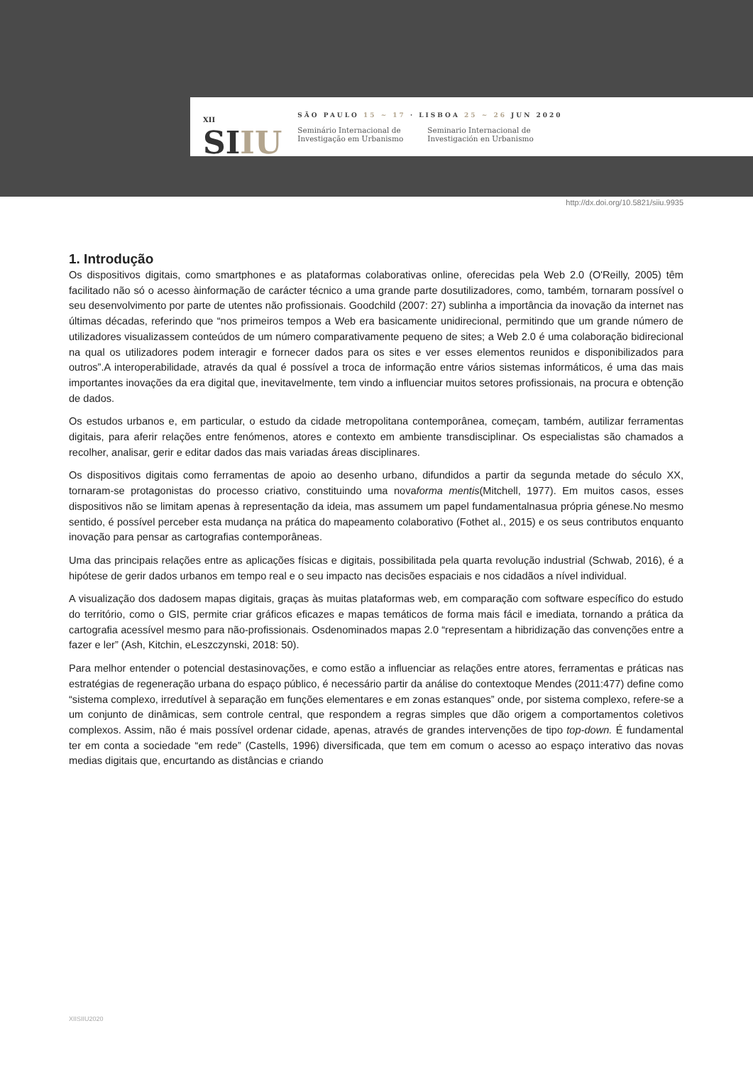XII
SIIU
SÃO PAULO 15 ~ 17 · LISBOA 25 ~ 26 JUN 2020
Seminário Internacional de
Investigação em Urbanismo
Seminario Internacional de
Investigación en Urbanismo
http://dx.doi.org/10.5821/siiu.9935
1. Introdução
Os dispositivos digitais, como smartphones e as plataformas colaborativas online, oferecidas pela Web 2.0 (O'Reilly, 2005) têm facilitado não só o acesso àinformação de carácter técnico a uma grande parte dosutilizadores, como, também, tornaram possível o seu desenvolvimento por parte de utentes não profissionais. Goodchild (2007: 27) sublinha a importância da inovação da internet nas últimas décadas, referindo que “nos primeiros tempos a Web era basicamente unidirecional, permitindo que um grande número de utilizadores visualizassem conteúdos de um número comparativamente pequeno de sites; a Web 2.0 é uma colaboração bidirecional na qual os utilizadores podem interagir e fornecer dados para os sites e ver esses elementos reunidos e disponibilizados para outros”.A interoperabilidade, através da qual é possível a troca de informação entre vários sistemas informáticos, é uma das mais importantes inovações da era digital que, inevitavelmente, tem vindo a influenciar muitos setores profissionais, na procura e obtenção de dados.
Os estudos urbanos e, em particular, o estudo da cidade metropolitana contemporânea, começam, também, autilizar ferramentas digitais, para aferir relações entre fenómenos, atores e contexto em ambiente transdisciplinar. Os especialistas são chamados a recolher, analisar, gerir e editar dados das mais variadas áreas disciplinares.
Os dispositivos digitais como ferramentas de apoio ao desenho urbano, difundidos a partir da segunda metade do século XX, tornaram-se protagonistas do processo criativo, constituindo uma novaforma mentis(Mitchell, 1977). Em muitos casos, esses dispositivos não se limitam apenas à representação da ideia, mas assumem um papel fundamentalnasua própria génese.No mesmo sentido, é possível perceber esta mudança na prática do mapeamento colaborativo (Fothet al., 2015) e os seus contributos enquanto inovação para pensar as cartografias contemporâneas.
Uma das principais relações entre as aplicações físicas e digitais, possibilitada pela quarta revolução industrial (Schwab, 2016), é a hipótese de gerir dados urbanos em tempo real e o seu impacto nas decisões espaciais e nos cidadãos a nível individual.
A visualização dos dadosem mapas digitais, graças às muitas plataformas web, em comparação com software específico do estudo do território, como o GIS, permite criar gráficos eficazes e mapas temáticos de forma mais fácil e imediata, tornando a prática da cartografia acessível mesmo para não-profissionais. Osdenominados mapas 2.0 “representam a hibridização das convenções entre a fazer e ler” (Ash, Kitchin, eLeszczynski, 2018: 50).
Para melhor entender o potencial destasinovações, e como estão a influenciar as relações entre atores, ferramentas e práticas nas estratégias de regeneração urbana do espaço público, é necessário partir da análise do contextoque Mendes (2011:477) define como “sistema complexo, irredutível à separação em funções elementares e em zonas estanques” onde, por sistema complexo, refere-se a um conjunto de dinâmicas, sem controle central, que respondem a regras simples que dão origem a comportamentos coletivos complexos. Assim, não é mais possível ordenar cidade, apenas, através de grandes intervenções de tipo top-down. É fundamental ter em conta a sociedade “em rede” (Castells, 1996) diversificada, que tem em comum o acesso ao espaço interativo das novas medias digitais que, encurtando as distâncias e criando
XIISIIU2020